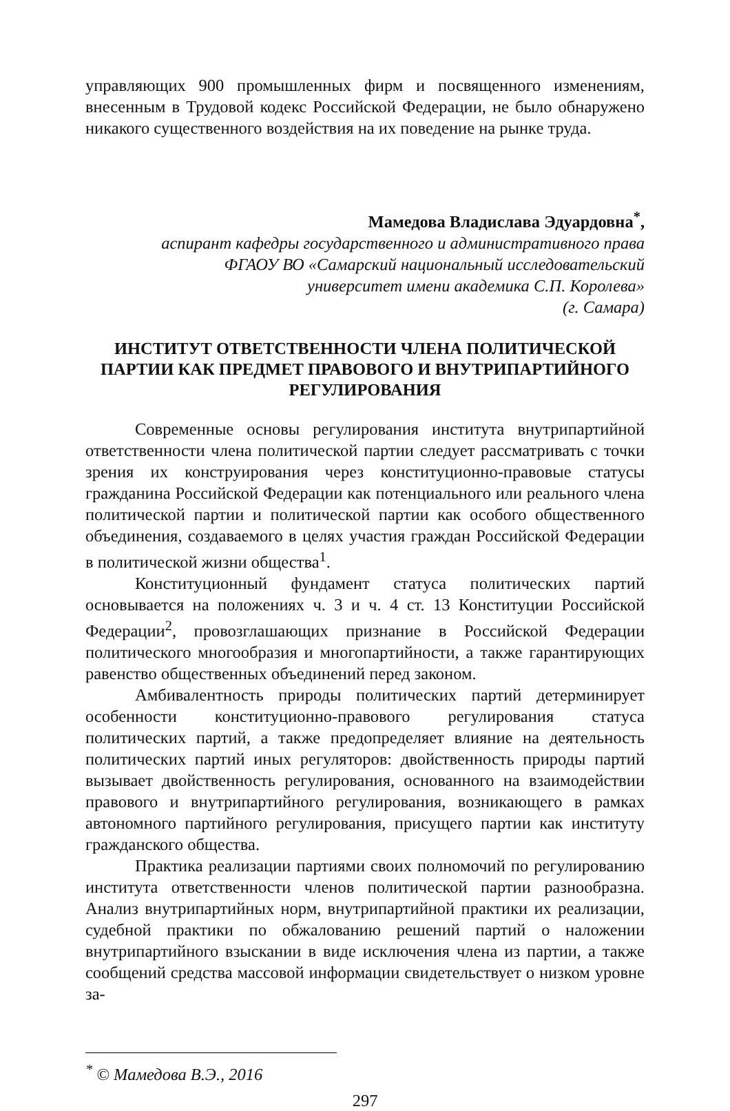управляющих 900 промышленных фирм и посвященного изменениям, внесенным в Трудовой кодекс Российской Федерации, не было обнаружено никакого существенного воздействия на их поведение на рынке труда.
Мамедова Владислава Эдуардовна<sup>*</sup>,
аспирант кафедры государственного и административного права
ФГАОУ ВО «Самарский национальный исследовательский
университет имени академика С.П. Королева»
(г. Самара)
ИНСТИТУТ ОТВЕТСТВЕННОСТИ ЧЛЕНА ПОЛИТИЧЕСКОЙ
ПАРТИИ КАК ПРЕДМЕТ ПРАВОВОГО И ВНУТРИПАРТИЙНОГО
РЕГУЛИРОВАНИЯ
Современные основы регулирования института внутрипартийной ответственности члена политической партии следует рассматривать с точки зрения их конструирования через конституционно-правовые статусы гражданина Российской Федерации как потенциального или реального члена политической партии и политической партии как особого общественного объединения, создаваемого в целях участия граждан Российской Федерации в политической жизни общества<sup>1</sup>.
Конституционный фундамент статуса политических партий основывается на положениях ч. 3 и ч. 4 ст. 13 Конституции Российской Федерации<sup>2</sup>, провозглашающих признание в Российской Федерации политического многообразия и многопартийности, а также гарантирующих равенство общественных объединений перед законом.
Амбивалентность природы политических партий детерминирует особенности конституционно-правового регулирования статуса политических партий, а также предопределяет влияние на деятельность политических партий иных регуляторов: двойственность природы партий вызывает двойственность регулирования, основанного на взаимодействии правового и внутрипартийного регулирования, возникающего в рамках автономного партийного регулирования, присущего партии как институту гражданского общества.
Практика реализации партиями своих полномочий по регулированию института ответственности членов политической партии разнообразна. Анализ внутрипартийных норм, внутрипартийной практики их реализации, судебной практики по обжалованию решений партий о наложении внутрипартийного взыскании в виде исключения члена из партии, а также сообщений средства массовой информации свидетельствует о низком уровне за-
<sup>*</sup> © Мамедова В.Э., 2016
297